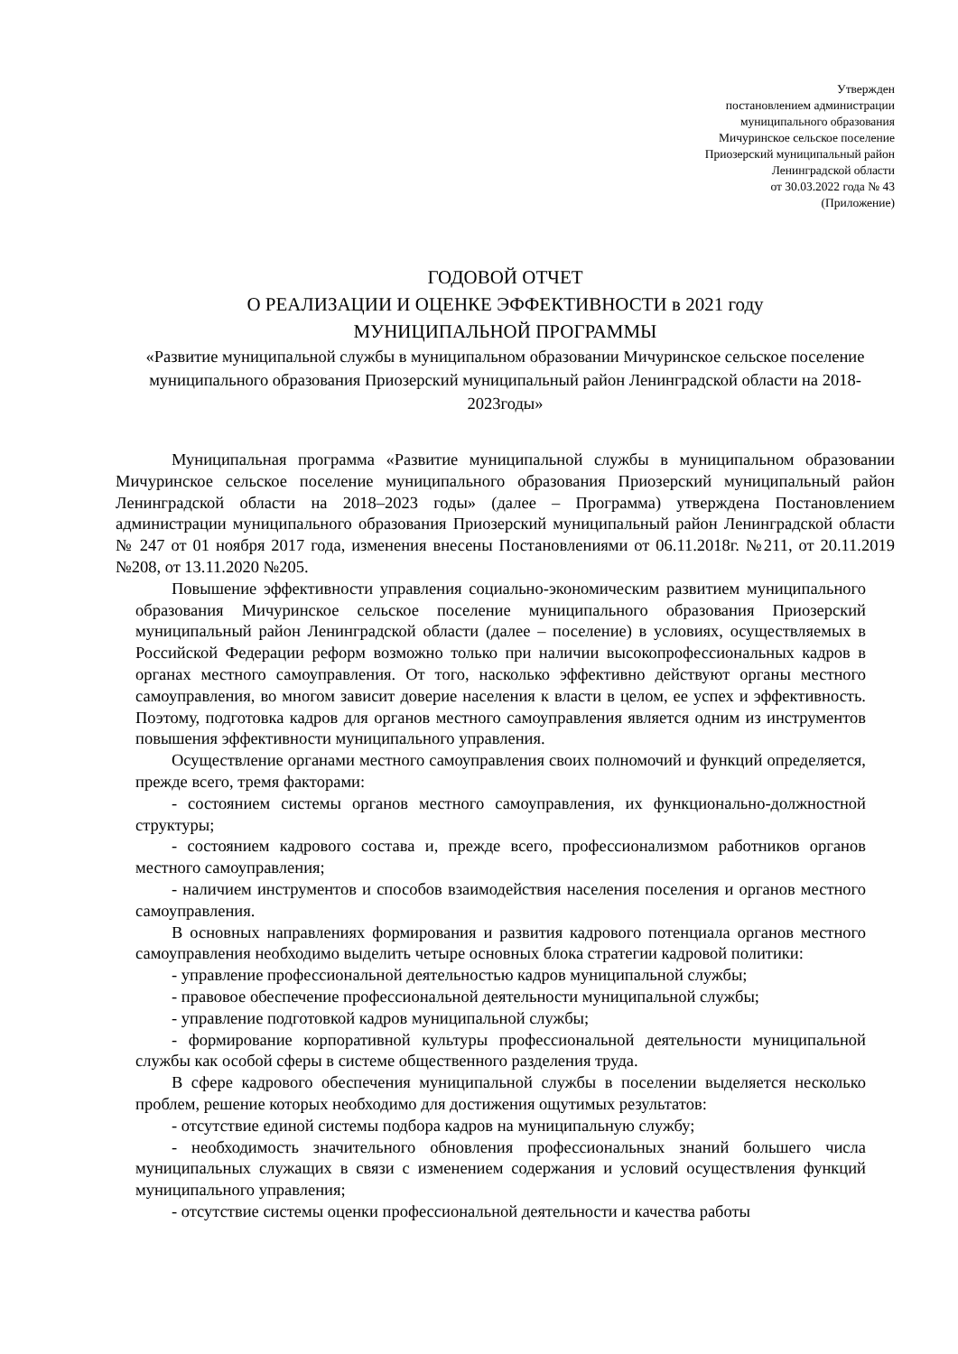Утвержден
постановлением администрации
муниципального образования
Мичуринское сельское поселение
Приозерский муниципальный район
Ленинградской области
от 30.03.2022 года № 43
(Приложение)
ГОДОВОЙ ОТЧЕТ
О РЕАЛИЗАЦИИ И ОЦЕНКЕ ЭФФЕКТИВНОСТИ в 2021 году
МУНИЦИПАЛЬНОЙ ПРОГРАММЫ
«Развитие муниципальной службы в муниципальном образовании Мичуринское сельское поселение муниципального образования Приозерский муниципальный район Ленинградской области на 2018-2023годы»
Муниципальная программа «Развитие муниципальной службы в муниципальном образовании Мичуринское сельское поселение муниципального образования Приозерский муниципальный район Ленинградской области на 2018–2023 годы» (далее – Программа) утверждена Постановлением администрации муниципального образования Приозерский муниципальный район Ленинградской области № 247 от 01 ноября 2017 года, изменения внесены Постановлениями от 06.11.2018г. №211, от 20.11.2019 №208, от 13.11.2020 №205.
Повышение эффективности управления социально-экономическим развитием муниципального образования Мичуринское сельское поселение муниципального образования Приозерский муниципальный район Ленинградской области (далее – поселение) в условиях, осуществляемых в Российской Федерации реформ возможно только при наличии высокопрофессиональных кадров в органах местного самоуправления. От того, насколько эффективно действуют органы местного самоуправления, во многом зависит доверие населения к власти в целом, ее успех и эффективность. Поэтому, подготовка кадров для органов местного самоуправления является одним из инструментов повышения эффективности муниципального управления.
Осуществление органами местного самоуправления своих полномочий и функций определяется, прежде всего, тремя факторами:
- состоянием системы органов местного самоуправления, их функционально-должностной структуры;
- состоянием кадрового состава и, прежде всего, профессионализмом работников органов местного самоуправления;
- наличием инструментов и способов взаимодействия населения поселения и органов местного самоуправления.
В основных направлениях формирования и развития кадрового потенциала органов местного самоуправления необходимо выделить четыре основных блока стратегии кадровой политики:
- управление профессиональной деятельностью кадров муниципальной службы;
- правовое обеспечение профессиональной деятельности муниципальной службы;
- управление подготовкой кадров муниципальной службы;
- формирование корпоративной культуры профессиональной деятельности муниципальной службы как особой сферы в системе общественного разделения труда.
В сфере кадрового обеспечения муниципальной службы в поселении выделяется несколько проблем, решение которых необходимо для достижения ощутимых результатов:
- отсутствие единой системы подбора кадров на муниципальную службу;
- необходимость значительного обновления профессиональных знаний большего числа муниципальных служащих в связи с изменением содержания и условий осуществления функций муниципального управления;
- отсутствие системы оценки профессиональной деятельности и качества работы